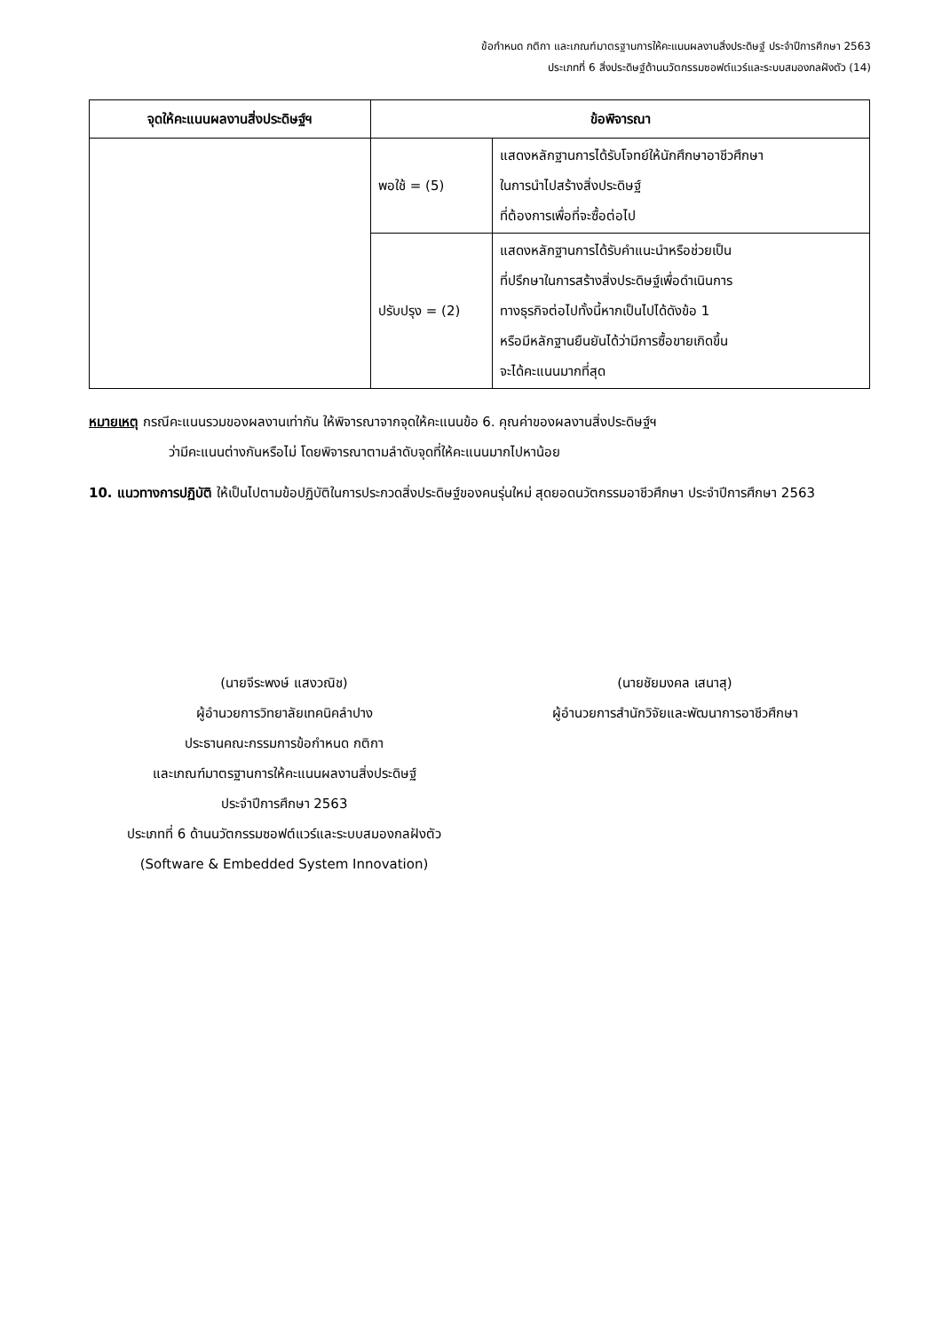ข้อกำหนด กติกา และเกณฑ์มาตรฐานการให้คะแนนผลงานสิ่งประดิษฐ์ ประจำปีการศึกษา 2563
ประเภทที่ 6 สิ่งประดิษฐ์ด้านนวัตกรรมซอฟต์แวร์และระบบสมองกลฝังตัว (14)
| จุดให้คะแนนผลงานสิ่งประดิษฐ์ฯ | ข้อพิจารณา | |
| --- | --- | --- |
| | พอใช้ = (5) | แสดงหลักฐานการได้รับโจทย์ให้นักศึกษาอาชีวศึกษา ในการนำไปสร้างสิ่งประดิษฐ์ ที่ต้องการเพื่อที่จะซื้อต่อไป |
| | ปรับปรุง = (2) | แสดงหลักฐานการได้รับคำแนะนำหรือช่วยเป็น ที่ปรึกษาในการสร้างสิ่งประดิษฐ์เพื่อดำเนินการ ทางธุรกิจต่อไปทั้งนี้หากเป็นไปได้ดังข้อ 1 หรือมีหลักฐานยืนยันได้ว่ามีการซื้อขายเกิดขึ้น จะได้คะแนนมากที่สุด |
หมายเหตุ กรณีคะแนนรวมของผลงานเท่ากัน ให้พิจารณาจากจุดให้คะแนนข้อ 6. คุณค่าของผลงานสิ่งประดิษฐ์ฯ
ว่ามีคะแนนต่างกันหรือไม่ โดยพิจารณาตามลำดับจุดที่ให้คะแนนมากไปหาน้อย
10. แนวทางการปฏิบัติ ให้เป็นไปตามข้อปฏิบัติในการประกวดสิ่งประดิษฐ์ของคนรุ่นใหม่ สุดยอดนวัตกรรมอาชีวศึกษา ประจำปีการศึกษา 2563
(นายจีระพงษ์ แสงวณิช)
ผู้อำนวยการวิทยาลัยเทคนิคลำปาง
ประธานคณะกรรมการข้อกำหนด กติกา
และเกณฑ์มาตรฐานการให้คะแนนผลงานสิ่งประดิษฐ์
ประจำปีการศึกษา 2563
ประเภทที่ 6 ด้านนวัตกรรมซอฟต์แวร์และระบบสมองกลฝังตัว
(Software & Embedded System Innovation)
(นายชัยมงคล เสนาสุ)
ผู้อำนวยการสำนักวิจัยและพัฒนาการอาชีวศึกษา